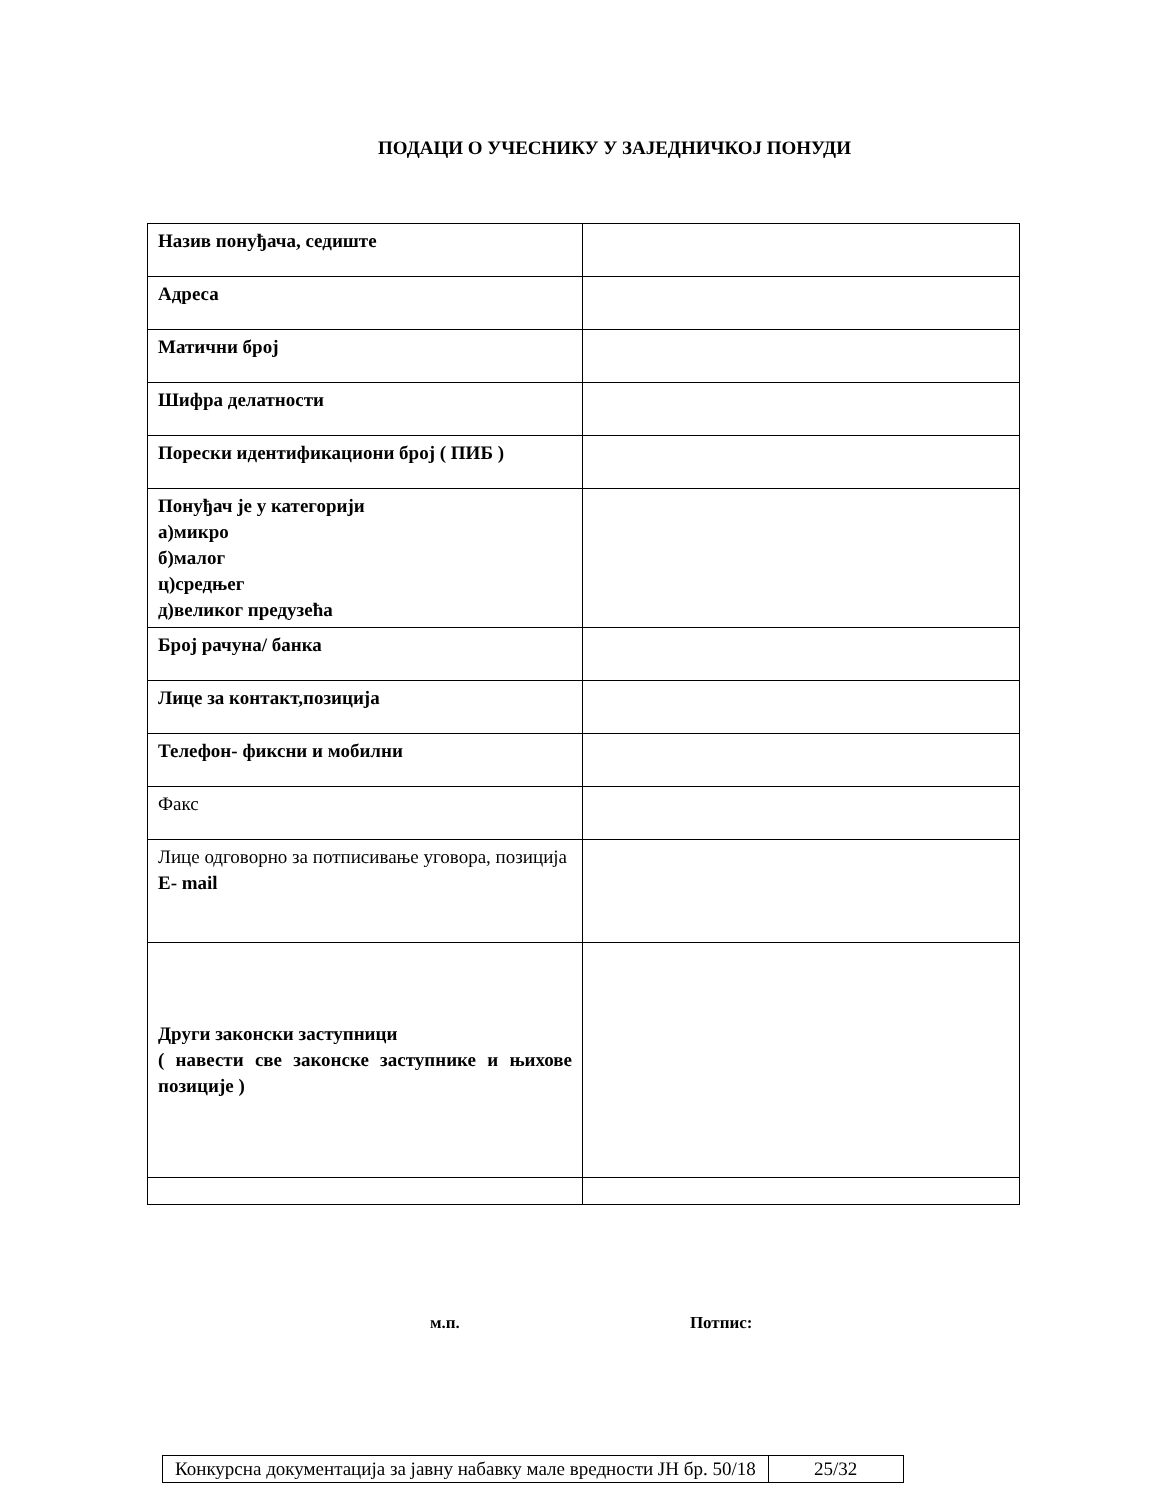ПОДАЦИ О УЧЕСНИКУ У ЗАЈЕДНИЧКОЈ ПОНУДИ
| Назив понуђача, седиште | |
| Адреса | |
| Матични број | |
| Шифра делатности | |
| Порески идентификациони број ( ПИБ ) | |
| Понуђач је у категорији а)микро б)малог ц)средњег д)великог предузећа | |
| Број рачуна/ банка | |
| Лице за контакт,позиција | |
| Телефон- фиксни и мобилни | |
| Факс | |
| Лице одговорно за потписивање уговора, позиција E- mail | |
| Други законски заступници ( навести све законске заступнике и њихове позиције ) | |
м.п. Потпис:
| Конкурсна документација за јавну набавку мале вредности ЈН бр. 50/18 | 25/32 |